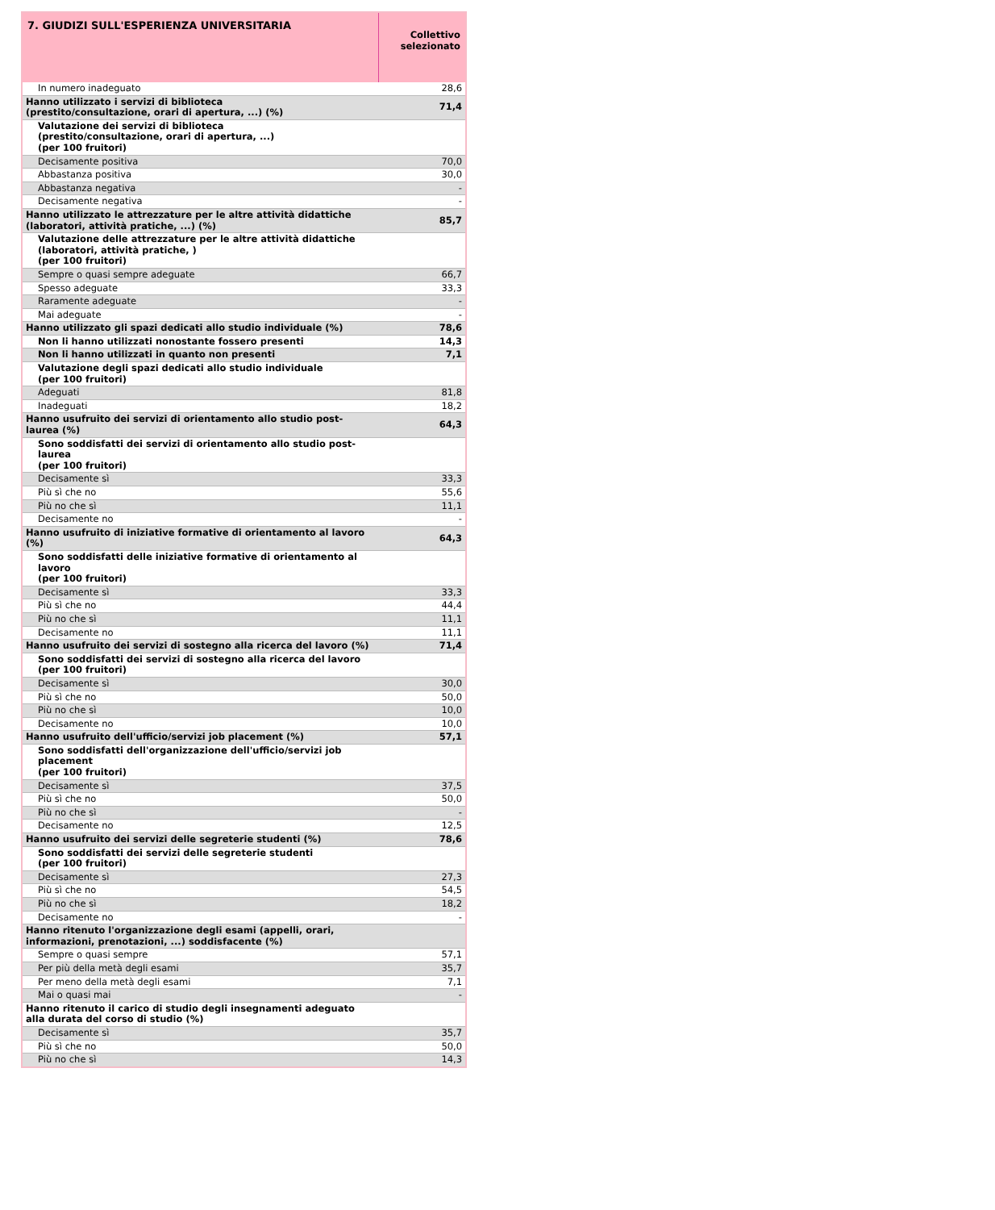| 7. GIUDIZI SULL'ESPERIENZA UNIVERSITARIA | Collettivo selezionato |
| --- | --- |
| In numero inadeguato | 28,6 |
| Hanno utilizzato i servizi di biblioteca (prestito/consultazione, orari di apertura, ...) (%) | 71,4 |
| Valutazione dei servizi di biblioteca (prestito/consultazione, orari di apertura, ...) (per 100 fruitori) | |
| Decisamente positiva | 70,0 |
| Abbastanza positiva | 30,0 |
| Abbastanza negativa | - |
| Decisamente negativa | - |
| Hanno utilizzato le attrezzature per le altre attività didattiche (laboratori, attività pratiche, ...) (%) | 85,7 |
| Valutazione delle attrezzature per le altre attività didattiche (laboratori, attività pratiche, ) (per 100 fruitori) | |
| Sempre o quasi sempre adeguate | 66,7 |
| Spesso adeguate | 33,3 |
| Raramente adeguate | - |
| Mai adeguate | - |
| Hanno utilizzato gli spazi dedicati allo studio individuale (%) | 78,6 |
| Non li hanno utilizzati nonostante fossero presenti | 14,3 |
| Non li hanno utilizzati in quanto non presenti | 7,1 |
| Valutazione degli spazi dedicati allo studio individuale (per 100 fruitori) | |
| Adeguati | 81,8 |
| Inadeguati | 18,2 |
| Hanno usufruito dei servizi di orientamento allo studio post-laurea (%) | 64,3 |
| Sono soddisfatti dei servizi di orientamento allo studio post-laurea (per 100 fruitori) | |
| Decisamente sì | 33,3 |
| Più sì che no | 55,6 |
| Più no che sì | 11,1 |
| Decisamente no | - |
| Hanno usufruito di iniziative formative di orientamento al lavoro (%) | 64,3 |
| Sono soddisfatti delle iniziative formative di orientamento al lavoro (per 100 fruitori) | |
| Decisamente sì | 33,3 |
| Più sì che no | 44,4 |
| Più no che sì | 11,1 |
| Decisamente no | 11,1 |
| Hanno usufruito dei servizi di sostegno alla ricerca del lavoro (%) | 71,4 |
| Sono soddisfatti dei servizi di sostegno alla ricerca del lavoro (per 100 fruitori) | |
| Decisamente sì | 30,0 |
| Più sì che no | 50,0 |
| Più no che sì | 10,0 |
| Decisamente no | 10,0 |
| Hanno usufruito dell'ufficio/servizi job placement (%) | 57,1 |
| Sono soddisfatti dell'organizzazione dell'ufficio/servizi job placement (per 100 fruitori) | |
| Decisamente sì | 37,5 |
| Più sì che no | 50,0 |
| Più no che sì | - |
| Decisamente no | 12,5 |
| Hanno usufruito dei servizi delle segreterie studenti (%) | 78,6 |
| Sono soddisfatti dei servizi delle segreterie studenti (per 100 fruitori) | |
| Decisamente sì | 27,3 |
| Più sì che no | 54,5 |
| Più no che sì | 18,2 |
| Decisamente no | - |
| Hanno ritenuto l'organizzazione degli esami (appelli, orari, informazioni, prenotazioni, ...) soddisfacente (%) | |
| Sempre o quasi sempre | 57,1 |
| Per più della metà degli esami | 35,7 |
| Per meno della metà degli esami | 7,1 |
| Mai o quasi mai | - |
| Hanno ritenuto il carico di studio degli insegnamenti adeguato alla durata del corso di studio (%) | |
| Decisamente sì | 35,7 |
| Più sì che no | 50,0 |
| Più no che sì | 14,3 |